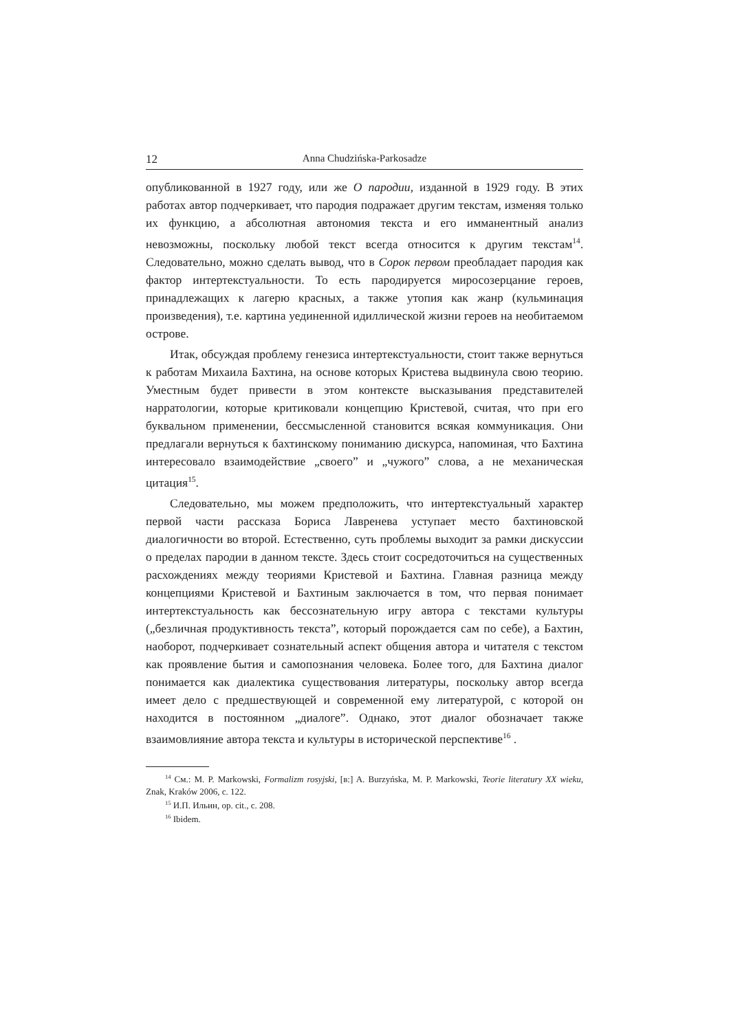12 Anna Chudzińska-Parkosadze
опубликованной в 1927 году, или же О пародии, изданной в 1929 году. В этих работах автор подчеркивает, что пародия подражает другим текстам, изменяя только их функцию, а абсолютная автономия текста и его имманентный анализ невозможны, поскольку любой текст всегда относится к другим текстам<sup>14</sup>. Следовательно, можно сделать вывод, что в Сорок первом преобладает пародия как фактор интертекстуальности. То есть пародируется миросозерцание героев, принадлежащих к лагерю красных, а также утопия как жанр (кульминация произведения), т.е. картина уединенной идиллической жизни героев на необитаемом острове.
Итак, обсуждая проблему генезиса интертекстуальности, стоит также вернуться к работам Михаила Бахтина, на основе которых Кристева выдвинула свою теорию. Уместным будет привести в этом контексте высказывания представителей нарратологии, которые критиковали концепцию Кристевой, считая, что при его буквальном применении, бессмысленной становится всякая коммуникация. Они предлагали вернуться к бахтинскому пониманию дискурса, напоминая, что Бахтина интересовало взаимодействие „своего” и „чужого” слова, а не механическая цитация<sup>15</sup>.
Следовательно, мы можем предположить, что интертекстуальный характер первой части рассказа Бориса Лавренева уступает место бахтиновской диалогичности во второй. Естественно, суть проблемы выходит за рамки дискуссии о пределах пародии в данном тексте. Здесь стоит сосредоточиться на существенных расхождениях между теориями Кристевой и Бахтина. Главная разница между концепциями Кристевой и Бахтиным заключается в том, что первая понимает интертекстуальность как бессознательную игру автора с текстами культуры („безличная продуктивность текста”, который порождается сам по себе), а Бахтин, наоборот, подчеркивает сознательный аспект общения автора и читателя с текстом как проявление бытия и самопознания человека. Более того, для Бахтина диалог понимается как диалектика существования литературы, поскольку автор всегда имеет дело с предшествующей и современной ему литературой, с которой он находится в постоянном „диалоге”. Однако, этот диалог обозначает также взаимовлияние автора текста и культуры в исторической перспективе<sup>16</sup> .
<sup>14</sup> См.: M. P. Markowski, Formalizm rosyjski, [в:] A. Burzyńska, M. P. Markowski, Teorie literatury XX wieku, Znak, Kraków 2006, c. 122.
<sup>15</sup> И.П. Ильин, op. cit., c. 208.
<sup>16</sup> Ibidem.